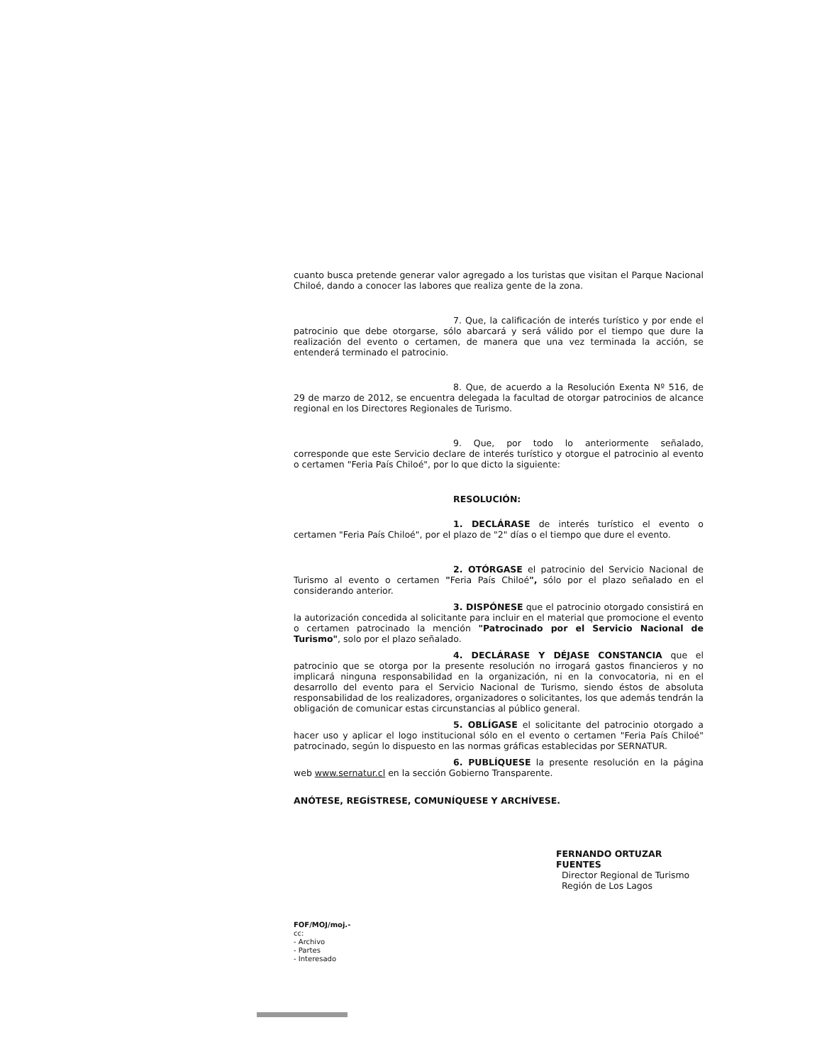cuanto busca pretende generar valor agregado a los turistas que visitan el Parque Nacional Chiloé, dando a conocer las labores que realiza gente de la zona.
7. Que, la calificación de interés turístico y por ende el patrocinio que debe otorgarse, sólo abarcará y será válido por el tiempo que dure la realización del evento o certamen, de manera que una vez terminada la acción, se entenderá terminado el patrocinio.
8. Que, de acuerdo a la Resolución Exenta Nº 516, de 29 de marzo de 2012, se encuentra delegada la facultad de otorgar patrocinios de alcance regional en los Directores Regionales de Turismo.
9. Que, por todo lo anteriormente señalado, corresponde que este Servicio declare de interés turístico y otorgue el patrocinio al evento o certamen "Feria País Chiloé", por lo que dicto la siguiente:
RESOLUCIÓN:
1. DECLÁRASE de interés turístico el evento o certamen "Feria País Chiloé", por el plazo de "2" días o el tiempo que dure el evento.
2. OTÓRGASE el patrocinio del Servicio Nacional de Turismo al evento o certamen "Feria País Chiloé", sólo por el plazo señalado en el considerando anterior.
3. DISPÓNESE que el patrocinio otorgado consistirá en la autorización concedida al solicitante para incluir en el material que promocione el evento o certamen patrocinado la mención "Patrocinado por el Servicio Nacional de Turismo", solo por el plazo señalado.
4. DECLÁRASE Y DÉJASE CONSTANCIA que el patrocinio que se otorga por la presente resolución no irrogará gastos financieros y no implicará ninguna responsabilidad en la organización, ni en la convocatoria, ni en el desarrollo del evento para el Servicio Nacional de Turismo, siendo éstos de absoluta responsabilidad de los realizadores, organizadores o solicitantes, los que además tendrán la obligación de comunicar estas circunstancias al público general.
5. OBLÍGASE el solicitante del patrocinio otorgado a hacer uso y aplicar el logo institucional sólo en el evento o certamen "Feria País Chiloé" patrocinado, según lo dispuesto en las normas gráficas establecidas por SERNATUR.
6. PUBLÍQUESE la presente resolución en la página web www.sernatur.cl en la sección Gobierno Transparente.
ANÓTESE, REGÍSTRESE, COMUNÍQUESE Y ARCHÍVESE.
FERNANDO ORTUZAR FUENTES
Director Regional de Turismo
Región de Los Lagos
FOF/MOJ/moj.-
cc:
- Archivo
- Partes
- Interesado